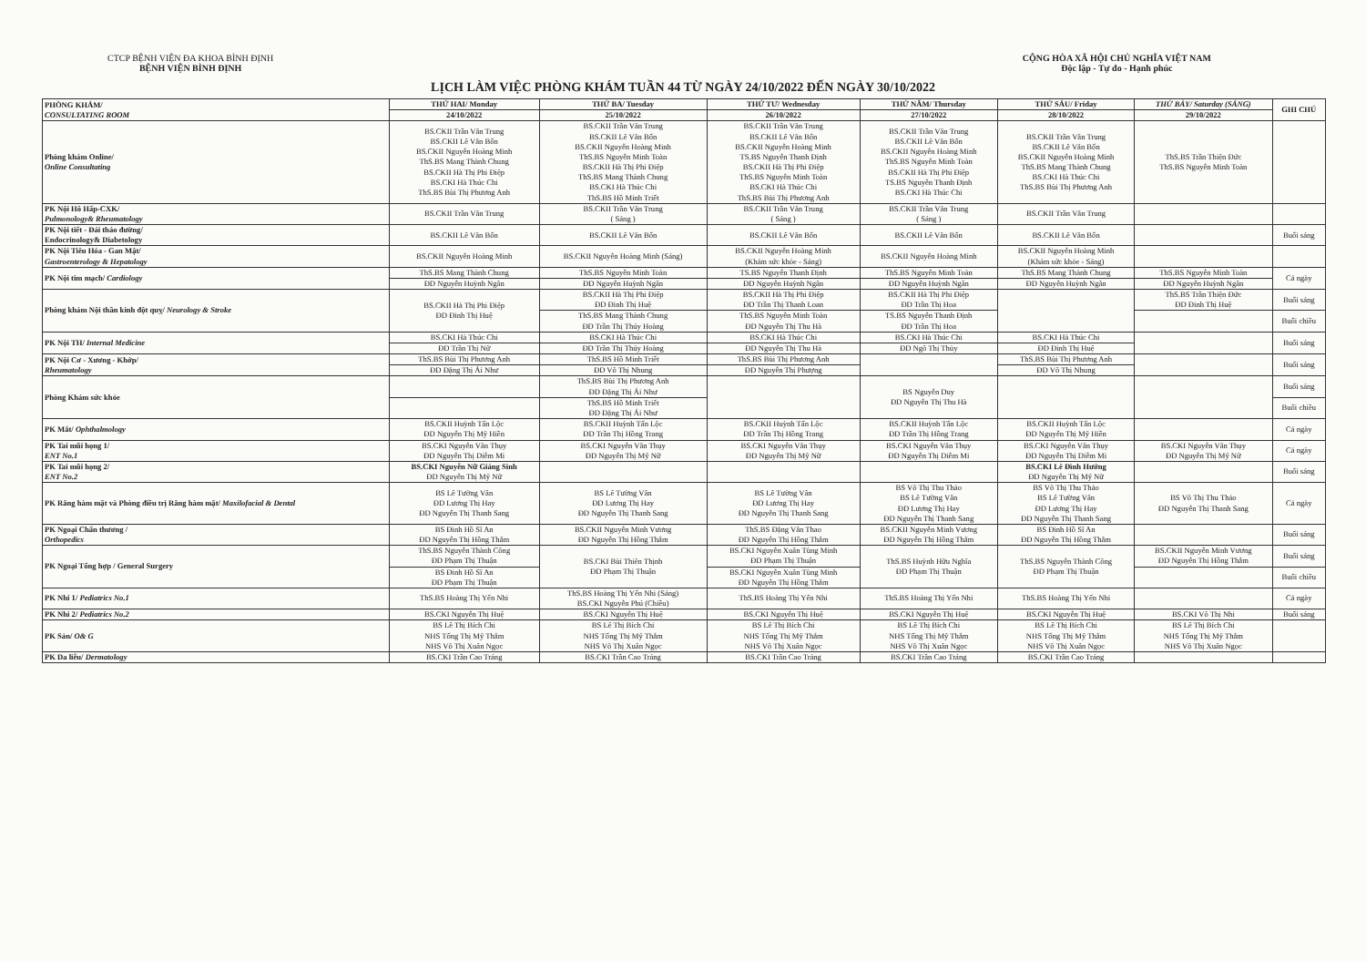CTCP BỆNH VIỆN ĐA KHOA BÌNH ĐỊNH
BỆNH VIỆN BÌNH ĐỊNH
CỘNG HÒA XÃ HỘI CHỦ NGHĨA VIỆT NAM
Độc lập - Tự do - Hạnh phúc
LỊCH LÀM VIỆC PHÒNG KHÁM TUẦN 44 TỪ NGÀY 24/10/2022 ĐẾN NGÀY 30/10/2022
| PHÒNG KHÁM/ CONSULTATING ROOM | THỨ HAI/ Monday | THỨ BA/ Tuesday | THỨ TƯ/ Wednesday | THỨ NĂM/ Thursday | THỨ SÁU/ Friday | THỨ BẢY/ Saturday (SÁNG) | GHI CHÚ |
| --- | --- | --- | --- | --- | --- | --- | --- |
| | 24/10/2022 | 25/10/2022 | 26/10/2022 | 27/10/2022 | 28/10/2022 | 29/10/2022 | |
| Phòng khám Online/ Online Consultating | BS.CKII Trần Văn Trung BS.CKII Lê Văn Bốn BS.CKII Nguyễn Hoàng Minh ThS.BS Mang Thành Chung BS.CKII Hà Thị Phi Điệp BS.CKI Hà Thúc Chi ThS.BS Bùi Thị Phương Anh | BS.CKII Trần Văn Trung BS.CKII Lê Văn Bốn BS.CKII Nguyễn Hoàng Minh ThS.BS Nguyễn Minh Toàn BS.CKII Hà Thị Phi Điệp ThS.BS Mang Thành Chung BS.CKI Hà Thúc Chi ThS.BS Hồ Minh Triết | BS.CKII Trần Văn Trung BS.CKII Lê Văn Bốn BS.CKII Nguyễn Hoàng Minh TS.BS Nguyễn Thanh Định BS.CKII Hà Thị Phi Điệp ThS.BS Nguyễn Minh Toàn BS.CKI Hà Thúc Chi ThS.BS Bùi Thị Phương Anh | BS.CKII Trần Văn Trung BS.CKII Lê Văn Bốn BS.CKII Nguyễn Hoàng Minh ThS.BS Nguyễn Minh Toàn BS.CKII Hà Thị Phi Điệp TS.BS Nguyễn Thanh Định BS.CKI Hà Thúc Chi | BS.CKII Trần Văn Trung BS.CKII Lê Văn Bốn BS.CKII Nguyễn Hoàng Minh ThS.BS Mang Thành Chung BS.CKI Hà Thúc Chi ThS.BS Bùi Thị Phương Anh | ThS.BS Trần Thiện Đức ThS.BS Nguyễn Minh Toàn | |
| PK Nội Hô Hấp-CXK/ Pulmonology& Rheumatology | BS.CKII Trần Văn Trung | BS.CKII Trần Văn Trung ( Sáng ) | BS.CKII Trần Văn Trung ( Sáng ) | BS.CKII Trần Văn Trung ( Sáng ) | BS.CKII Trần Văn Trung | | |
| PK Nội tiết - Đái tháo đường/ Endocrinology& Diabetology | BS.CKII Lê Văn Bốn | BS.CKII Lê Văn Bốn | BS.CKII Lê Văn Bốn | BS.CKII Lê Văn Bốn | BS.CKII Lê Văn Bốn | | Buổi sáng |
| PK Nội Tiêu Hóa - Gan Mật/ Gastroenterology & Hepatology | BS.CKII Nguyễn Hoàng Minh | BS.CKII Nguyễn Hoàng Minh (Sáng) | BS.CKII Nguyễn Hoàng Minh (Khám sức khỏe - Sáng) | BS.CKII Nguyễn Hoàng Minh | BS.CKII Nguyễn Hoàng Minh (Khám sức khỏe - Sáng) | | |
| PK Nội tim mạch/ Cardiology | ThS.BS Mang Thành Chung | ThS.BS Nguyễn Minh Toàn | TS.BS Nguyễn Thanh Định | ThS.BS Nguyễn Minh Toàn | ThS.BS Mang Thành Chung | ThS.BS Nguyễn Minh Toàn | Cả ngày |
| | ĐD Nguyễn Huỳnh Ngân | ĐD Nguyễn Huỳnh Ngân | ĐD Nguyễn Huỳnh Ngân | ĐD Nguyễn Huỳnh Ngân | ĐD Nguyễn Huỳnh Ngân | ĐD Nguyễn Huỳnh Ngân | |
| Phòng khám Nội thần kinh đột quỵ/ Neurology & Stroke | BS.CKII Hà Thị Phi Điệp ĐD Đinh Thị Huệ | BS.CKII Hà Thị Phi Điệp ĐD Đinh Thị Huệ | BS.CKII Hà Thị Phi Điệp ĐD Trần Thị Thanh Loan | BS.CKII Hà Thị Phi Điệp ĐD Trần Thị Hoa | | ThS.BS Trần Thiện Đức ĐD Đinh Thị Huệ | Buổi sáng |
| | | ThS.BS Mang Thành Chung ĐD Trần Thị Thúy Hoàng | ThS.BS Nguyễn Minh Toàn ĐD Nguyễn Thị Thu Hà | TS.BS Nguyễn Thanh Định ĐD Trần Thị Hoa | | | Buổi chiều |
| PK Nội TH/ Internal Medicine | BS.CKI Hà Thúc Chi | BS.CKI Hà Thúc Chi | BS.CKI Hà Thúc Chi | BS.CKI Hà Thúc Chi | BS.CKI Hà Thúc Chi | | Buổi sáng |
| | ĐD Trần Thị Nữ | ĐD Trần Thị Thúy Hoàng | ĐD Nguyễn Thị Thu Hà | ĐD Ngô Thị Thủy | ĐD Đinh Thị Huệ | | |
| PK Nội Cơ - Xương - Khớp/ Rheumatology | ThS.BS Bùi Thị Phương Anh | ThS.BS Hồ Minh Triết | ThS.BS Bùi Thị Phương Anh | | ThS.BS Bùi Thị Phương Anh | | Buổi sáng |
| | ĐD Đặng Thị Ái Như | ĐD Võ Thị Nhung | ĐD Nguyễn Thị Phượng | | ĐD Võ Thị Nhung | | |
| Phòng Khám sức khỏe | | ThS.BS Bùi Thị Phương Anh ĐD Đặng Thị Ái Như | | BS Nguyễn Duy ĐD Nguyễn Thị Thu Hà | | | Buổi sáng |
| | | ThS.BS Hồ Minh Triết ĐD Đặng Thị Ái Như | | | | | Buổi chiều |
| PK Mắt/ Ophthalmology | BS.CKII Huỳnh Tấn Lộc ĐD Nguyễn Thị Mỹ Hiền | BS.CKII Huỳnh Tấn Lộc ĐD Trần Thị Hồng Trang | BS.CKII Huỳnh Tấn Lộc ĐD Trần Thị Hồng Trang | BS.CKII Huỳnh Tấn Lộc ĐD Trần Thị Hồng Trang | BS.CKII Huỳnh Tấn Lộc ĐD Nguyễn Thị Mỹ Hiền | | Cả ngày |
| PK Tai mũi họng 1/ ENT No.1 | BS.CKI Nguyễn Văn Thụy ĐD Nguyễn Thị Diễm Mi | BS.CKI Nguyễn Văn Thụy ĐD Nguyễn Thị Mỹ Nữ | BS.CKI Nguyễn Văn Thụy ĐD Nguyễn Thị Mỹ Nữ | BS.CKI Nguyễn Văn Thụy ĐD Nguyễn Thị Diễm Mi | BS.CKI Nguyễn Văn Thụy ĐD Nguyễn Thị Diễm Mi | BS.CKI Nguyễn Văn Thụy ĐD Nguyễn Thị Mỹ Nữ | Cả ngày |
| PK Tai mũi họng 2/ ENT No.2 | BS.CKI Nguyễn Nữ Giáng Sinh ĐD Nguyễn Thị Mỹ Nữ | | | | BS.CKI Lê Đình Hướng ĐD Nguyễn Thị Mỹ Nữ | | Buổi sáng |
| PK Răng hàm mặt và Phòng điều trị Răng hàm mặt/ Maxilofacial & Dental | BS Lê Tường Vân ĐD Lương Thị Hay ĐD Nguyễn Thị Thanh Sang | BS Lê Tường Vân ĐD Lương Thị Hay ĐD Nguyễn Thị Thanh Sang | BS Lê Tường Vân ĐD Lương Thị Hay ĐD Nguyễn Thị Thanh Sang | BS Võ Thị Thu Thảo BS Lê Tường Vân ĐD Lương Thị Hay ĐD Nguyễn Thị Thanh Sang | BS Võ Thị Thu Thảo BS Lê Tường Vân ĐD Lương Thị Hay ĐD Nguyễn Thị Thanh Sang | BS Võ Thị Thu Thảo ĐD Nguyễn Thị Thanh Sang | Cả ngày |
| PK Ngoại Chấn thương / Orthopedics | BS Đinh Hồ Sĩ An ĐD Nguyễn Thị Hồng Thắm | BS.CKII Nguyễn Minh Vương ĐD Nguyễn Thị Hồng Thắm | ThS.BS Đặng Văn Thao ĐD Nguyễn Thị Hồng Thắm | BS.CKII Nguyễn Minh Vương ĐD Nguyễn Thị Hồng Thắm | BS Đinh Hồ Sĩ An ĐD Nguyễn Thị Hồng Thắm | | Buổi sáng |
| PK Ngoại Tổng hợp / General Surgery | ThS.BS Nguyễn Thành Công ĐD Phạm Thị Thuận | BS.CKI Bùi Thiên Thịnh ĐD Phạm Thị Thuận | BS.CKI Nguyễn Xuân Tùng Minh ĐD Phạm Thị Thuận | ThS.BS Huỳnh Hữu Nghĩa ĐD Phạm Thị Thuận | ThS.BS Nguyễn Thành Công ĐD Phạm Thị Thuận | BS.CKII Nguyễn Minh Vương ĐD Nguyễn Thị Hồng Thắm | Buổi sáng |
| | BS Đinh Hồ Sĩ An ĐD Phạm Thị Thuận | | BS.CKI Nguyễn Xuân Tùng Minh ĐD Nguyễn Thị Hồng Thắm | | | | Buổi chiều |
| PK Nhi 1/ Pediatrics No.1 | ThS.BS Hoàng Thị Yến Nhi | ThS.BS Hoàng Thị Yến Nhi (Sáng) BS.CKI Nguyễn Phú (Chiều) | ThS.BS Hoàng Thị Yến Nhi | ThS.BS Hoàng Thị Yến Nhi | ThS.BS Hoàng Thị Yến Nhi | | Cả ngày |
| PK Nhi 2/ Pediatrics No.2 | BS.CKI Nguyễn Thị Huệ | BS.CKI Nguyễn Thị Huệ | BS.CKI Nguyễn Thị Huệ | BS.CKI Nguyễn Thị Huệ | BS.CKI Nguyễn Thị Huệ | BS.CKI Võ Thị Nhi | Buổi sáng |
| PK Sản/ O& G | BS Lê Thị Bích Chi NHS Tống Thị Mỹ Thắm NHS Võ Thị Xuân Ngọc | BS Lê Thị Bích Chi NHS Tống Thị Mỹ Thắm NHS Võ Thị Xuân Ngọc | BS Lê Thị Bích Chi NHS Tống Thị Mỹ Thắm NHS Võ Thị Xuân Ngọc | BS Lê Thị Bích Chi NHS Tống Thị Mỹ Thắm NHS Võ Thị Xuân Ngọc | BS Lê Thị Bích Chi NHS Tống Thị Mỹ Thắm NHS Võ Thị Xuân Ngọc | BS Lê Thị Bích Chi NHS Tống Thị Mỹ Thắm NHS Võ Thị Xuân Ngọc | |
| PK Da liễu/ Dermatology | BS.CKI Trần Cao Tráng | BS.CKI Trần Cao Tráng | BS.CKI Trần Cao Tráng | BS.CKI Trần Cao Tráng | BS.CKI Trần Cao Tráng | | |